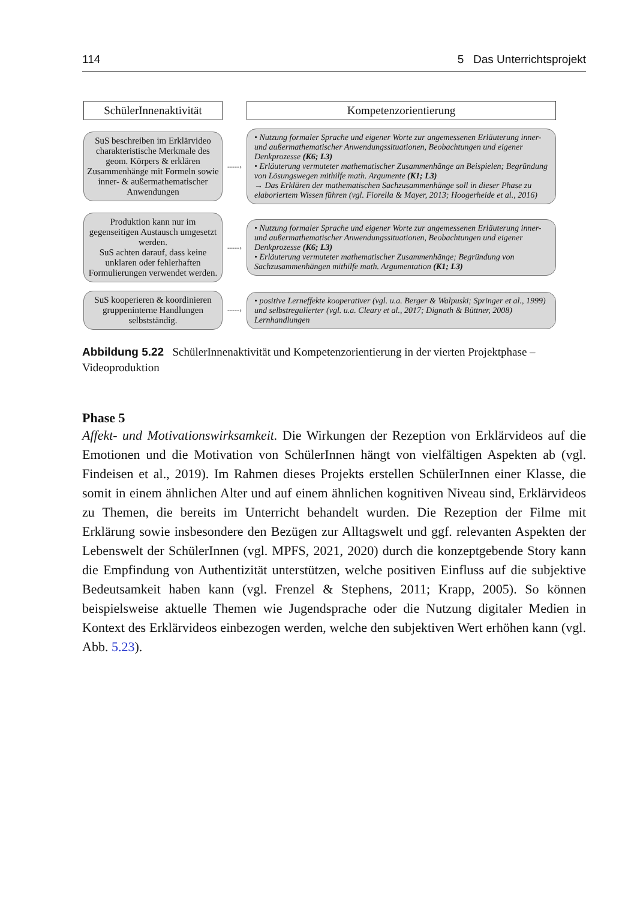114 5 Das Unterrichtsprojekt
SchülerInnenaktivität
Kompetenzorientierung
SuS beschreiben im Erklärvideo charakteristische Merkmale des geom. Körpers & erklären Zusammenhänge mit Formeln sowie inner- & außermathematischer Anwendungen
-----›
• Nutzung formaler Sprache und eigener Worte zur angemessenen Erläuterung inner- und außermathematischer Anwendungssituationen, Beobachtungen und eigener Denkprozesse (K6; L3)
• Erläuterung vermuteter mathematischer Zusammenhänge an Beispielen; Begründung von Lösungswegen mithilfe math. Argumente (K1; L3)
→ Das Erklären der mathematischen Sachzusammenhänge soll in dieser Phase zu elaboriertem Wissen führen (vgl. Fiorella & Mayer, 2013; Hoogerheide et al., 2016)
Produktion kann nur im gegenseitigen Austausch umgesetzt werden.
SuS achten darauf, dass keine unklaren oder fehlerhaften Formulierungen verwendet werden.
-----›
• Nutzung formaler Sprache und eigener Worte zur angemessenen Erläuterung inner- und außermathematischer Anwendungssituationen, Beobachtungen und eigener Denkprozesse (K6; L3)
• Erläuterung vermuteter mathematischer Zusammenhänge; Begründung von Sachzusammenhängen mithilfe math. Argumentation (K1; L3)
SuS kooperieren & koordinieren gruppeninterne Handlungen selbstständig.
-----›
• positive Lerneffekte kooperativer (vgl. u.a. Berger & Walpuski; Springer et al., 1999) und selbstregulierter (vgl. u.a. Cleary et al., 2017; Dignath & Büttner, 2008) Lernhandlungen
Abbildung 5.22 SchülerInnenaktivität und Kompetenzorientierung in der vierten Projekt­phase – Videoproduktion
Phase 5
Affekt- und Motivationswirksamkeit. Die Wirkungen der Rezeption von Erklärvideos auf die Emotionen und die Motivation von SchülerInnen hängt von vielfältigen Aspekten ab (vgl. Findeisen et al., 2019). Im Rahmen dieses Projekts erstellen SchülerInnen einer Klasse, die somit in einem ähnlichen Alter und auf einem ähnlichen kognitiven Niveau sind, Erklärvideos zu Themen, die bereits im Unterricht behandelt wurden. Die Rezeption der Filme mit Erklärung sowie insbesondere den Bezügen zur Alltagswelt und ggf. relevanten Aspekten der Lebenswelt der SchülerInnen (vgl. MPFS, 2021, 2020) durch die konzeptgebende Story kann die Empfindung von Authentizität unterstützen, welche positiven Einfluss auf die subjektive Bedeutsamkeit haben kann (vgl. Frenzel & Stephens, 2011; Krapp, 2005). So können beispielsweise aktuelle Themen wie Jugendsprache oder die Nutzung digitaler Medien in Kontext des Erklärvideos einbezogen werden, welche den subjektiven Wert erhöhen kann (vgl. Abb. 5.23).